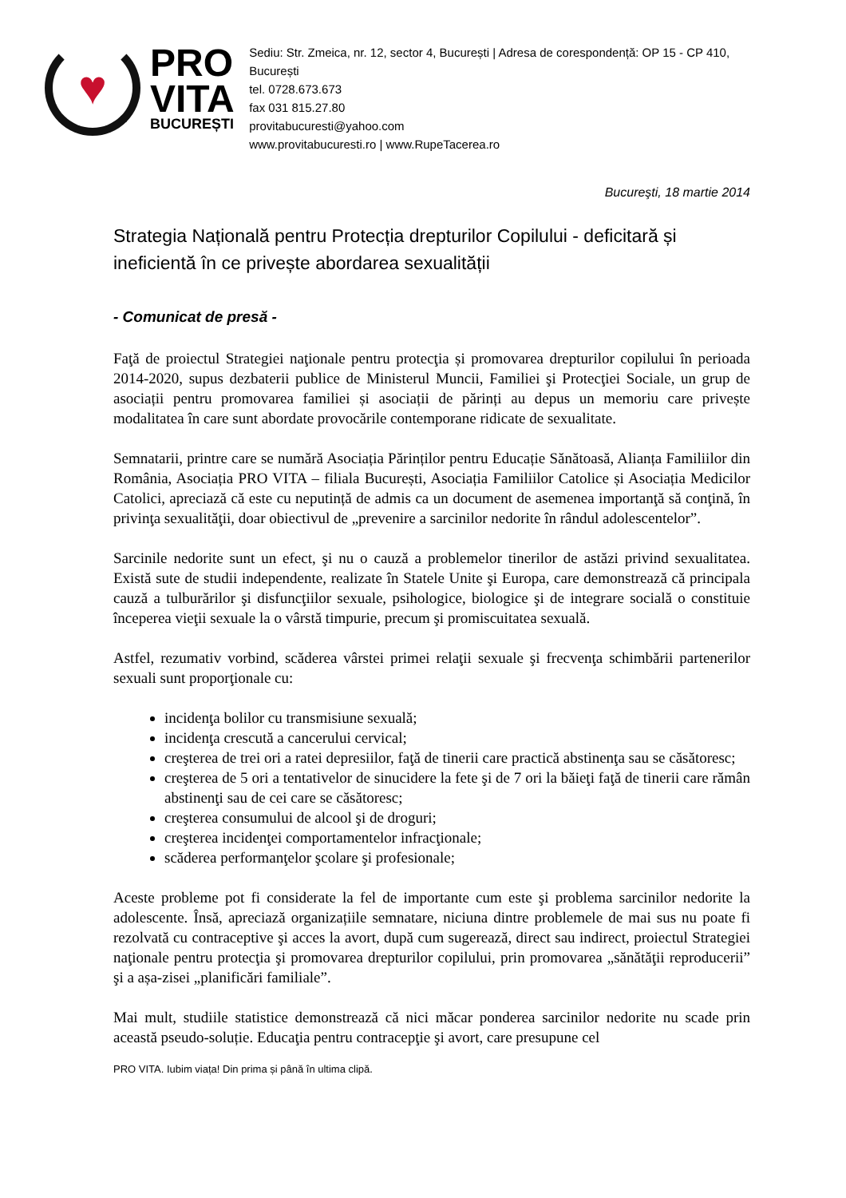♥
PRO
VITA
BUCUREȘTI
Sediu: Str. Zmeica, nr. 12, sector 4, București | Adresa de corespondență: OP 15 - CP 410, București
tel. 0728.673.673
fax 031 815.27.80
provitabucuresti@yahoo.com
www.provitabucuresti.ro | www.RupeTacerea.ro
Bucureşti, 18 martie 2014
Strategia Națională pentru Protecția drepturilor Copilului - deficitară și ineficientă în ce privește abordarea sexualității
- Comunicat de presă -
Faţă de proiectul Strategiei naţionale pentru protecţia și promovarea drepturilor copilului în perioada 2014-2020, supus dezbaterii publice de Ministerul Muncii, Familiei şi Protecţiei Sociale, un grup de asociații pentru promovarea familiei și asociații de părinți au depus un memoriu care privește modalitatea în care sunt abordate provocările contemporane ridicate de sexualitate.
Semnatarii, printre care se numără Asociația Părinților pentru Educație Sănătoasă, Alianța Familiilor din România, Asociația PRO VITA – filiala București, Asociația Familiilor Catolice și Asociația Medicilor Catolici, apreciază că este cu neputință de admis ca un document de asemenea importanţă să conţină, în privinţa sexualităţii, doar obiectivul de „prevenire a sarcinilor nedorite în rândul adolescentelor”.
Sarcinile nedorite sunt un efect, şi nu o cauză a problemelor tinerilor de astăzi privind sexualitatea. Există sute de studii independente, realizate în Statele Unite şi Europa, care demonstrează că principala cauză a tulburărilor şi disfuncţiilor sexuale, psihologice, biologice şi de integrare socială o constituie începerea vieţii sexuale la o vârstă timpurie, precum şi promiscuitatea sexuală.
Astfel, rezumativ vorbind, scăderea vârstei primei relaţii sexuale şi frecvenţa schimbării partenerilor sexuali sunt proporţionale cu:
incidenţa bolilor cu transmisiune sexuală;
incidenţa crescută a cancerului cervical;
creşterea de trei ori a ratei depresiilor, faţă de tinerii care practică abstinenţa sau se căsătoresc;
creşterea de 5 ori a tentativelor de sinucidere la fete şi de 7 ori la băieţi faţă de tinerii care rămân abstinenţi sau de cei care se căsătoresc;
creşterea consumului de alcool şi de droguri;
creşterea incidenţei comportamentelor infracţionale;
scăderea performanţelor şcolare şi profesionale;
Aceste probleme pot fi considerate la fel de importante cum este şi problema sarcinilor nedorite la adolescente. Însă, apreciază organizațiile semnatare, niciuna dintre problemele de mai sus nu poate fi rezolvată cu contraceptive şi acces la avort, după cum sugerează, direct sau indirect, proiectul Strategiei naţionale pentru protecţia şi promovarea drepturilor copilului, prin promovarea „sănătăţii reproducerii” şi a așa-zisei „planificări familiale”.
Mai mult, studiile statistice demonstrează că nici măcar ponderea sarcinilor nedorite nu scade prin această pseudo-soluție. Educaţia pentru contracepţie şi avort, care presupune cel
PRO VITA. Iubim viața! Din prima și până în ultima clipă.